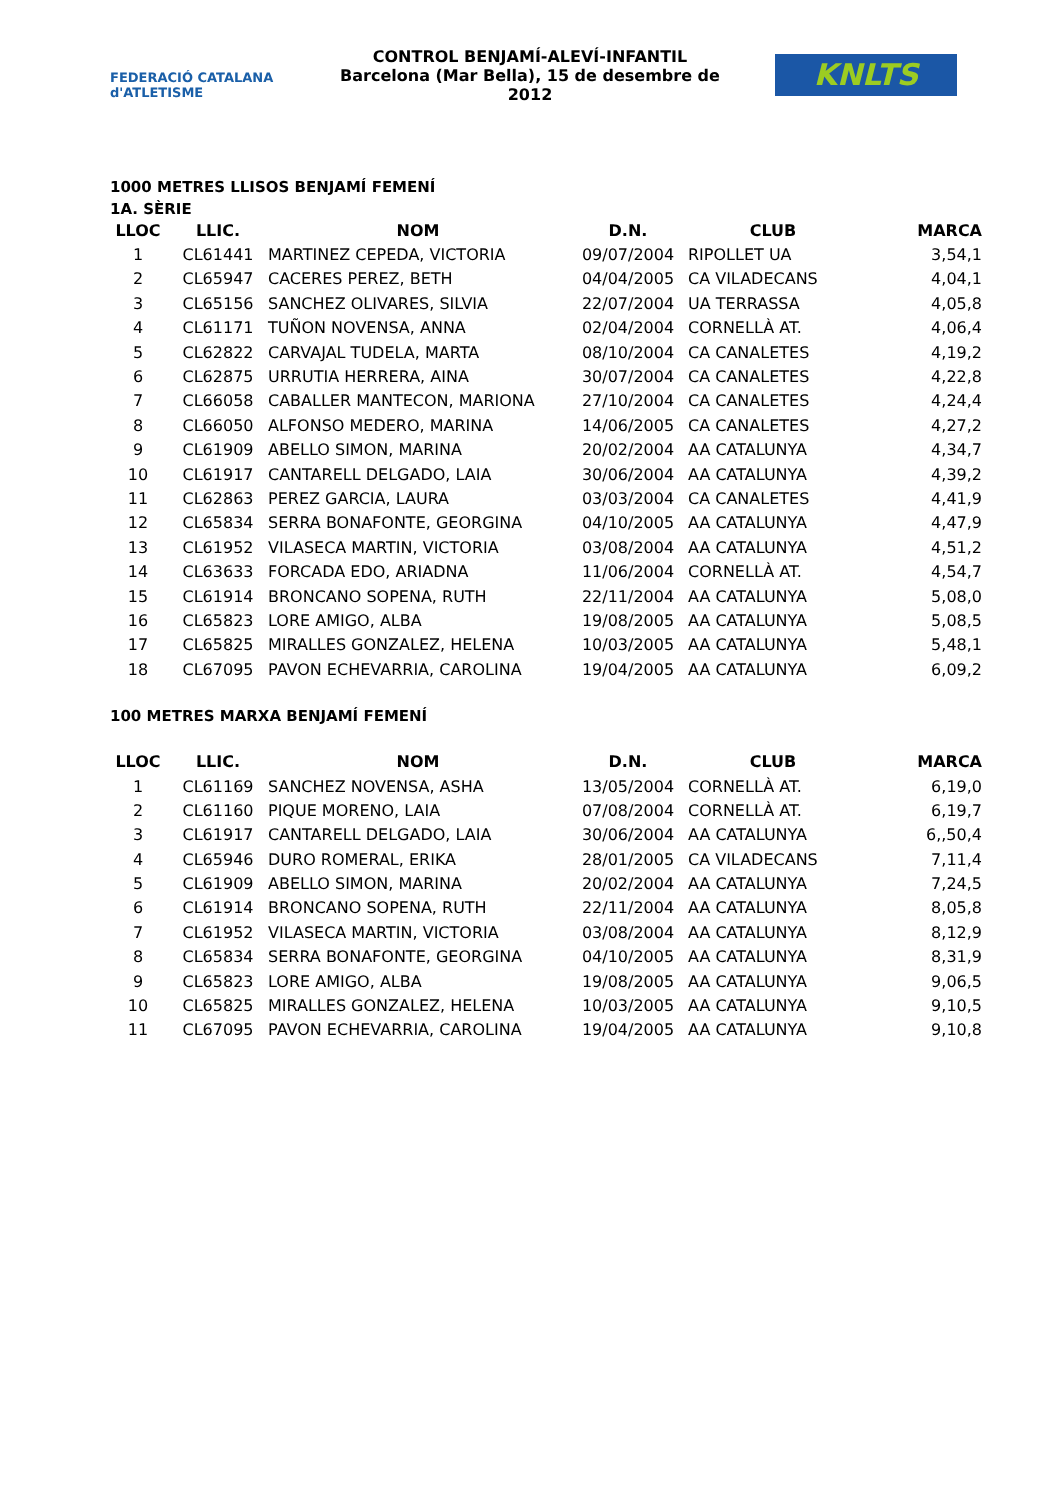FEDERACIÓ CATALANA d'ATLETISME
CONTROL BENJAMÍ-ALEVÍ-INFANTIL
Barcelona (Mar Bella), 15 de desembre de 2012
KNLTS
1000 METRES LLISOS BENJAMÍ FEMENÍ
1A. SÈRIE
| LLOC | LLIC. | NOM | D.N. | CLUB | MARCA |
| --- | --- | --- | --- | --- | --- |
| 1 | CL61441 | MARTINEZ CEPEDA, VICTORIA | 09/07/2004 | RIPOLLET UA | 3,54,1 |
| 2 | CL65947 | CACERES PEREZ, BETH | 04/04/2005 | CA VILADECANS | 4,04,1 |
| 3 | CL65156 | SANCHEZ OLIVARES, SILVIA | 22/07/2004 | UA TERRASSA | 4,05,8 |
| 4 | CL61171 | TUÑON NOVENSA, ANNA | 02/04/2004 | CORNELLÀ AT. | 4,06,4 |
| 5 | CL62822 | CARVAJAL TUDELA, MARTA | 08/10/2004 | CA CANALETES | 4,19,2 |
| 6 | CL62875 | URRUTIA HERRERA, AINA | 30/07/2004 | CA CANALETES | 4,22,8 |
| 7 | CL66058 | CABALLER MANTECON, MARIONA | 27/10/2004 | CA CANALETES | 4,24,4 |
| 8 | CL66050 | ALFONSO MEDERO, MARINA | 14/06/2005 | CA CANALETES | 4,27,2 |
| 9 | CL61909 | ABELLO SIMON, MARINA | 20/02/2004 | AA CATALUNYA | 4,34,7 |
| 10 | CL61917 | CANTARELL DELGADO, LAIA | 30/06/2004 | AA CATALUNYA | 4,39,2 |
| 11 | CL62863 | PEREZ GARCIA, LAURA | 03/03/2004 | CA CANALETES | 4,41,9 |
| 12 | CL65834 | SERRA BONAFONTE, GEORGINA | 04/10/2005 | AA CATALUNYA | 4,47,9 |
| 13 | CL61952 | VILASECA MARTIN, VICTORIA | 03/08/2004 | AA CATALUNYA | 4,51,2 |
| 14 | CL63633 | FORCADA EDO, ARIADNA | 11/06/2004 | CORNELLÀ AT. | 4,54,7 |
| 15 | CL61914 | BRONCANO SOPENA, RUTH | 22/11/2004 | AA CATALUNYA | 5,08,0 |
| 16 | CL65823 | LORE AMIGO, ALBA | 19/08/2005 | AA CATALUNYA | 5,08,5 |
| 17 | CL65825 | MIRALLES GONZALEZ, HELENA | 10/03/2005 | AA CATALUNYA | 5,48,1 |
| 18 | CL67095 | PAVON ECHEVARRIA, CAROLINA | 19/04/2005 | AA CATALUNYA | 6,09,2 |
100 METRES MARXA BENJAMÍ FEMENÍ
| LLOC | LLIC. | NOM | D.N. | CLUB | MARCA |
| --- | --- | --- | --- | --- | --- |
| 1 | CL61169 | SANCHEZ NOVENSA, ASHA | 13/05/2004 | CORNELLÀ AT. | 6,19,0 |
| 2 | CL61160 | PIQUE MORENO, LAIA | 07/08/2004 | CORNELLÀ AT. | 6,19,7 |
| 3 | CL61917 | CANTARELL DELGADO, LAIA | 30/06/2004 | AA CATALUNYA | 6,,50,4 |
| 4 | CL65946 | DURO ROMERAL, ERIKA | 28/01/2005 | CA VILADECANS | 7,11,4 |
| 5 | CL61909 | ABELLO SIMON, MARINA | 20/02/2004 | AA CATALUNYA | 7,24,5 |
| 6 | CL61914 | BRONCANO SOPENA, RUTH | 22/11/2004 | AA CATALUNYA | 8,05,8 |
| 7 | CL61952 | VILASECA MARTIN, VICTORIA | 03/08/2004 | AA CATALUNYA | 8,12,9 |
| 8 | CL65834 | SERRA BONAFONTE, GEORGINA | 04/10/2005 | AA CATALUNYA | 8,31,9 |
| 9 | CL65823 | LORE AMIGO, ALBA | 19/08/2005 | AA CATALUNYA | 9,06,5 |
| 10 | CL65825 | MIRALLES GONZALEZ, HELENA | 10/03/2005 | AA CATALUNYA | 9,10,5 |
| 11 | CL67095 | PAVON ECHEVARRIA, CAROLINA | 19/04/2005 | AA CATALUNYA | 9,10,8 |